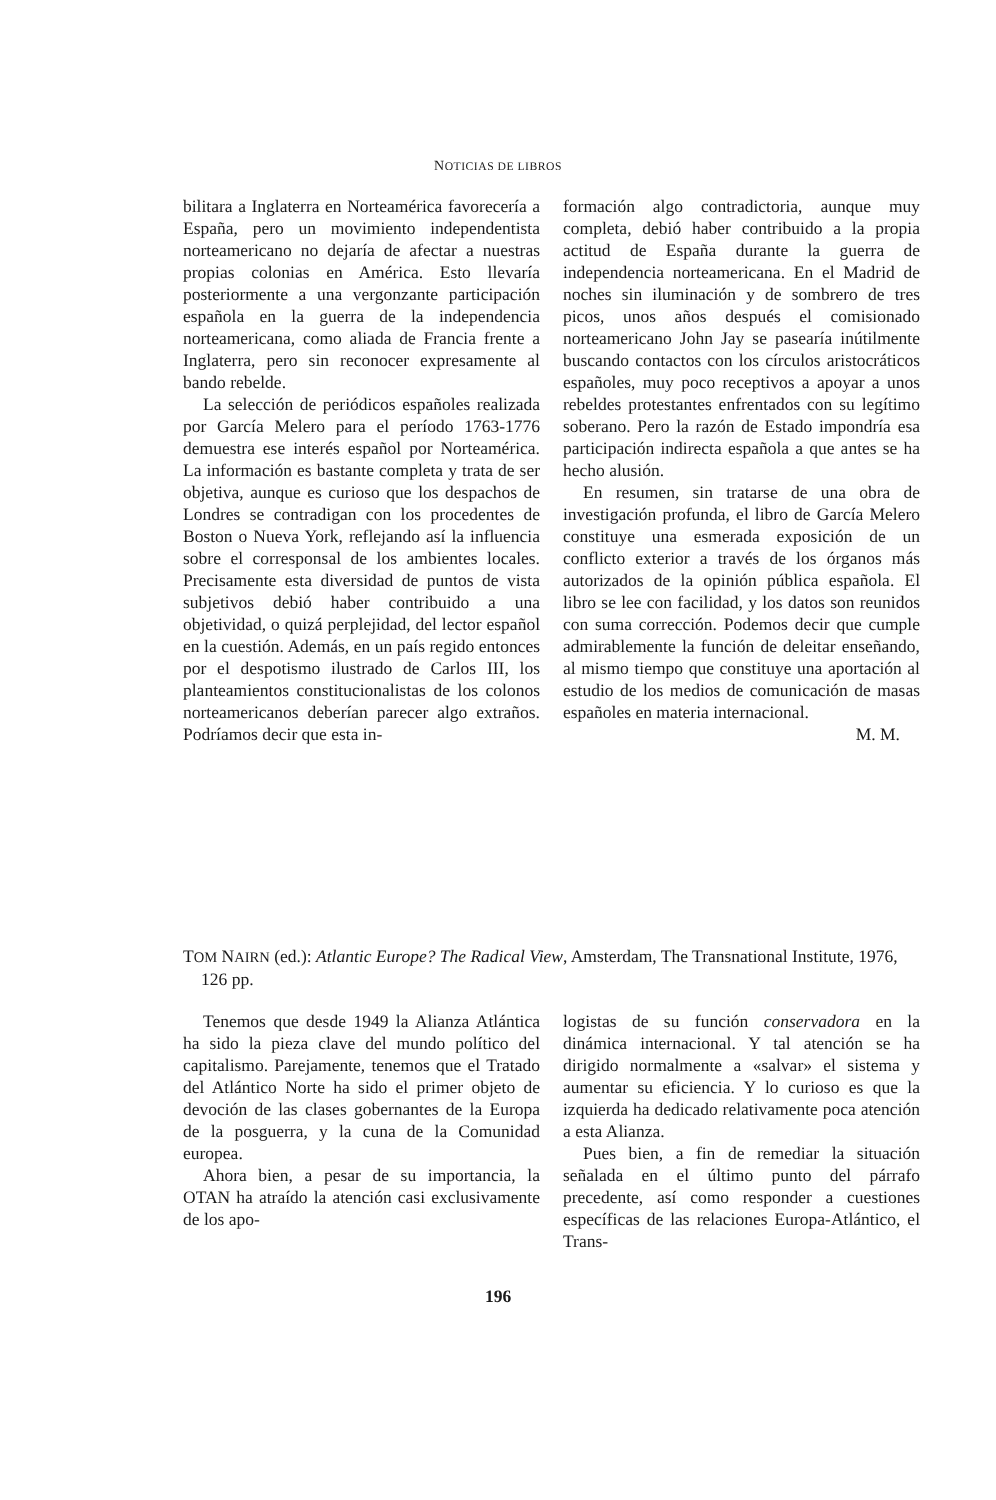NOTICIAS DE LIBROS
bilitara a Inglaterra en Norteamérica favorecería a España, pero un movimiento independentista norteamericano no dejaría de afectar a nuestras propias colonias en América. Esto llevaría posteriormente a una vergonzante participación española en la guerra de la independencia norteamericana, como aliada de Francia frente a Inglaterra, pero sin reconocer expresamente al bando rebelde.
La selección de periódicos españoles realizada por García Melero para el período 1763-1776 demuestra ese interés español por Norteamérica. La información es bastante completa y trata de ser objetiva, aunque es curioso que los despachos de Londres se contradigan con los procedentes de Boston o Nueva York, reflejando así la influencia sobre el corresponsal de los ambientes locales. Precisamente esta diversidad de puntos de vista subjetivos debió haber contribuido a una objetividad, o quizá perplejidad, del lector español en la cuestión. Además, en un país regido entonces por el despotismo ilustrado de Carlos III, los planteamientos constitucionalistas de los colonos norteamericanos deberían parecer algo extraños. Podríamos decir que esta in-
formación algo contradictoria, aunque muy completa, debió haber contribuido a la propia actitud de España durante la guerra de independencia norteamericana. En el Madrid de noches sin iluminación y de sombrero de tres picos, unos años después el comisionado norteamericano John Jay se pasearía inútilmente buscando contactos con los círculos aristocráticos españoles, muy poco receptivos a apoyar a unos rebeldes protestantes enfrentados con su legítimo soberano. Pero la razón de Estado impondría esa participación indirecta española a que antes se ha hecho alusión.
En resumen, sin tratarse de una obra de investigación profunda, el libro de García Melero constituye una esmerada exposición de un conflicto exterior a través de los órganos más autorizados de la opinión pública española. El libro se lee con facilidad, y los datos son reunidos con suma corrección. Podemos decir que cumple admirablemente la función de deleitar enseñando, al mismo tiempo que constituye una aportación al estudio de los medios de comunicación de masas españoles en materia internacional.
M. M.
TOM NAIRN (ed.): Atlantic Europe? The Radical View, Amsterdam, The Transnational Institute, 1976, 126 pp.
Tenemos que desde 1949 la Alianza Atlántica ha sido la pieza clave del mundo político del capitalismo. Parejamente, tenemos que el Tratado del Atlántico Norte ha sido el primer objeto de devoción de las clases gobernantes de la Europa de la posguerra, y la cuna de la Comunidad europea.
Ahora bien, a pesar de su importancia, la OTAN ha atraído la atención casi exclusivamente de los apo-
logistas de su función conservadora en la dinámica internacional. Y tal atención se ha dirigido normalmente a «salvar» el sistema y aumentar su eficiencia. Y lo curioso es que la izquierda ha dedicado relativamente poca atención a esta Alianza.
Pues bien, a fin de remediar la situación señalada en el último punto del párrafo precedente, así como responder a cuestiones específicas de las relaciones Europa-Atlántico, el Trans-
196